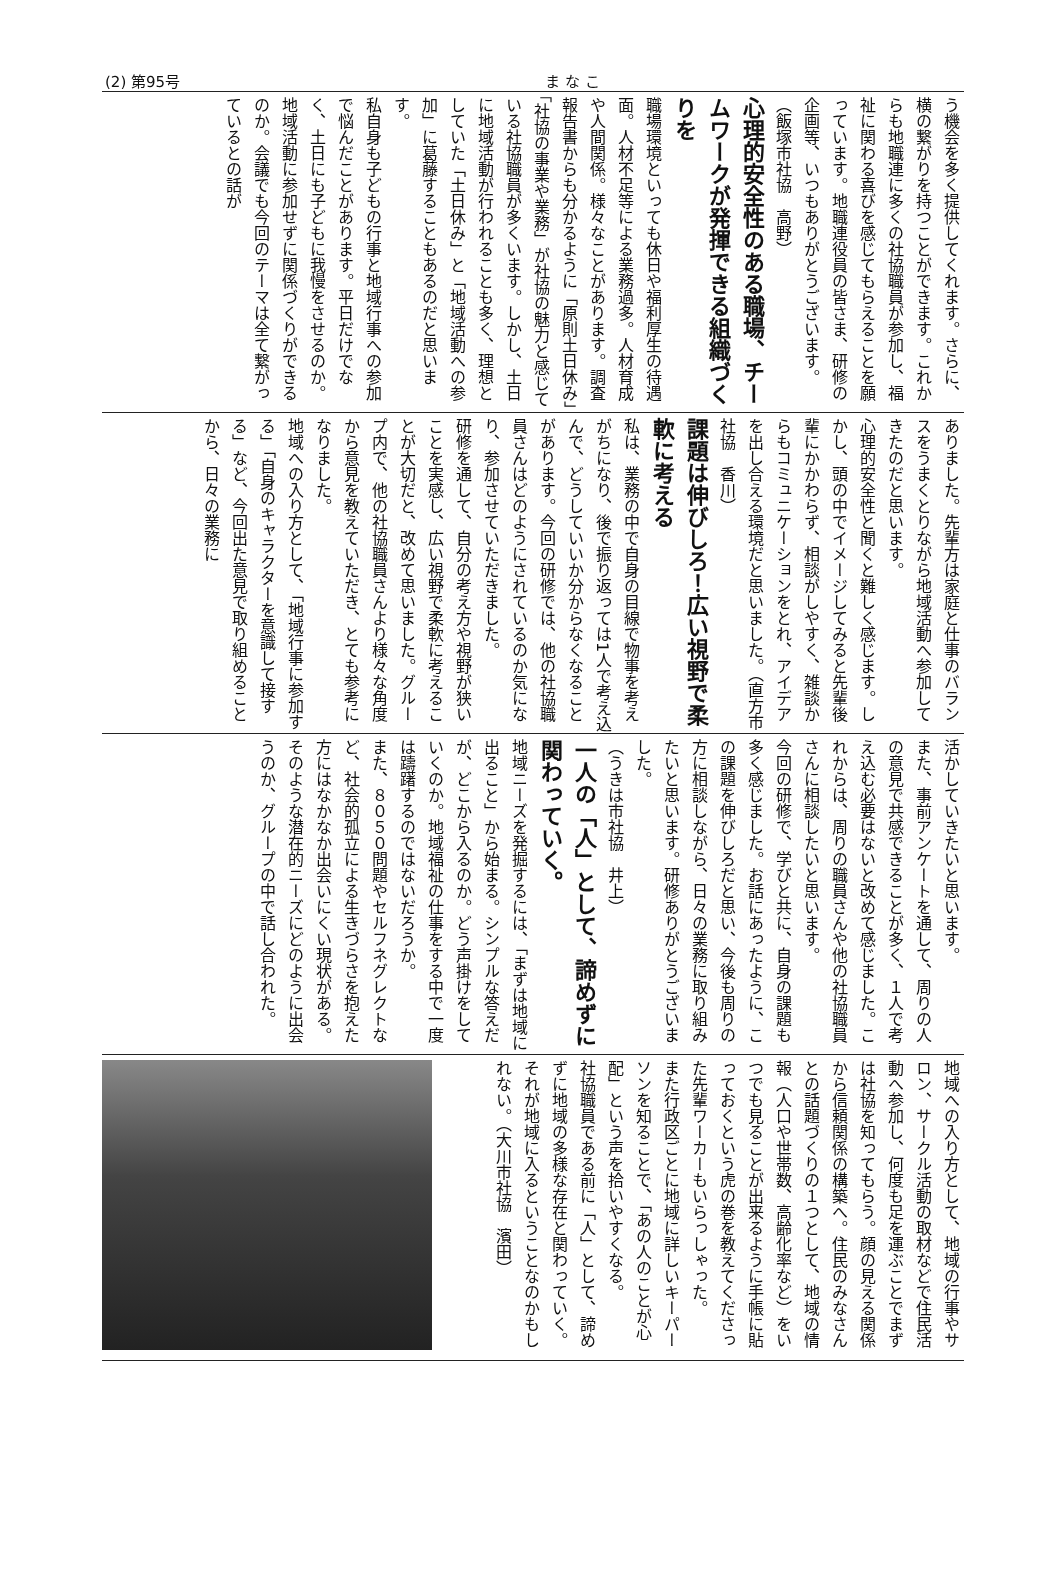(2) 第95号 ま な こ
う機会を多く提供してくれます。さらに、横の繋がりを持つことができます。これからも地職連に多くの社協職員が参加し、福祉に関わる喜びを感じてもらえることを願っています。地職連役員の皆さま、研修の企画等、いつもありがとうございます。
（飯塚市社協　高野）
心理的安全性のある職場、チームワークが発揮できる組織づくりを
職場環境といっても休日や福利厚生の待遇面。人材不足等による業務過多。人材育成や人間関係。様々なことがあります。調査報告書からも分かるように「原則土日休み」「社協の事業や業務」が社協の魅力と感じている社協職員が多くいます。しかし、土日に地域活動が行われることも多く、理想としていた「土日休み」と「地域活動への参加」に葛藤することもあるのだと思います。
私自身も子どもの行事と地域行事への参加で悩んだことがあります。平日だけでなく、土日にも子どもに我慢をさせるのか。地域活動に参加せずに関係づくりができるのか。会議でも今回のテーマは全て繋がっているとの話が
ありました。先輩方は家庭と仕事のバランスをうまくとりながら地域活動へ参加してきたのだと思います。
心理的安全性と聞くと難しく感じます。しかし、頭の中でイメージしてみると先輩後輩にかかわらず、相談がしやすく、雑談からもコミュニケーションをとれ、アイデアを出し合える環境だと思いました。（直方市社協　香川）
課題は伸びしろ！広い視野で柔軟に考える
私は、業務の中で自身の目線で物事を考えがちになり、後で振り返っては1人で考え込んで、どうしていいか分からなくなることがあります。今回の研修では、他の社協職員さんはどのようにされているのか気になり、参加させていただきました。
研修を通して、自分の考え方や視野が狭いことを実感し、広い視野で柔軟に考えることが大切だと、改めて思いました。グループ内で、他の社協職員さんより様々な角度から意見を教えていただき、とても参考になりました。
地域への入り方として、「地域行事に参加する」「自身のキャラクターを意識して接する」など、今回出た意見で取り組めることから、日々の業務に
活かしていきたいと思います。
また、事前アンケートを通して、周りの人の意見で共感できることが多く、１人で考え込む必要はないと改めて感じました。これからは、周りの職員さんや他の社協職員さんに相談したいと思います。
今回の研修で、学びと共に、自身の課題も多く感じました。お話にあったように、この課題を伸びしろだと思い、今後も周りの方に相談しながら、日々の業務に取り組みたいと思います。研修ありがとうございました。
（うきは市社協　井上）
一人の「人」として、諦めずに関わっていく。
地域ニーズを発掘するには、「まずは地域に出ること」から始まる。シンプルな答えだが、どこから入るのか。どう声掛けをしていくのか。地域福祉の仕事をする中で一度は躊躇するのではないだろうか。
また、８０５０問題やセルフネグレクトなど、社会的孤立による生きづらさを抱えた方にはなかなか出会いにくい現状がある。そのような潜在的ニーズにどのように出会うのか、グループの中で話し合われた。
地域への入り方として、地域の行事やサロン、サークル活動の取材などで住民活動へ参加し、何度も足を運ぶことでまずは社協を知ってもらう。顔の見える関係から信頼関係の構築へ。住民のみなさんとの話題づくりの１つとして、地域の情報（人口や世帯数、高齢化率など）をいつでも見ることが出来るように手帳に貼っておくという虎の巻を教えてくださった先輩ワーカーもいらっしゃった。
また行政区ごとに地域に詳しいキーパーソンを知ることで、「あの人のことが心配」という声を拾いやすくなる。
社協職員である前に「人」として、諦めずに地域の多様な存在と関わっていく。それが地域に入るということなのかもしれない。（大川市社協　濱田）